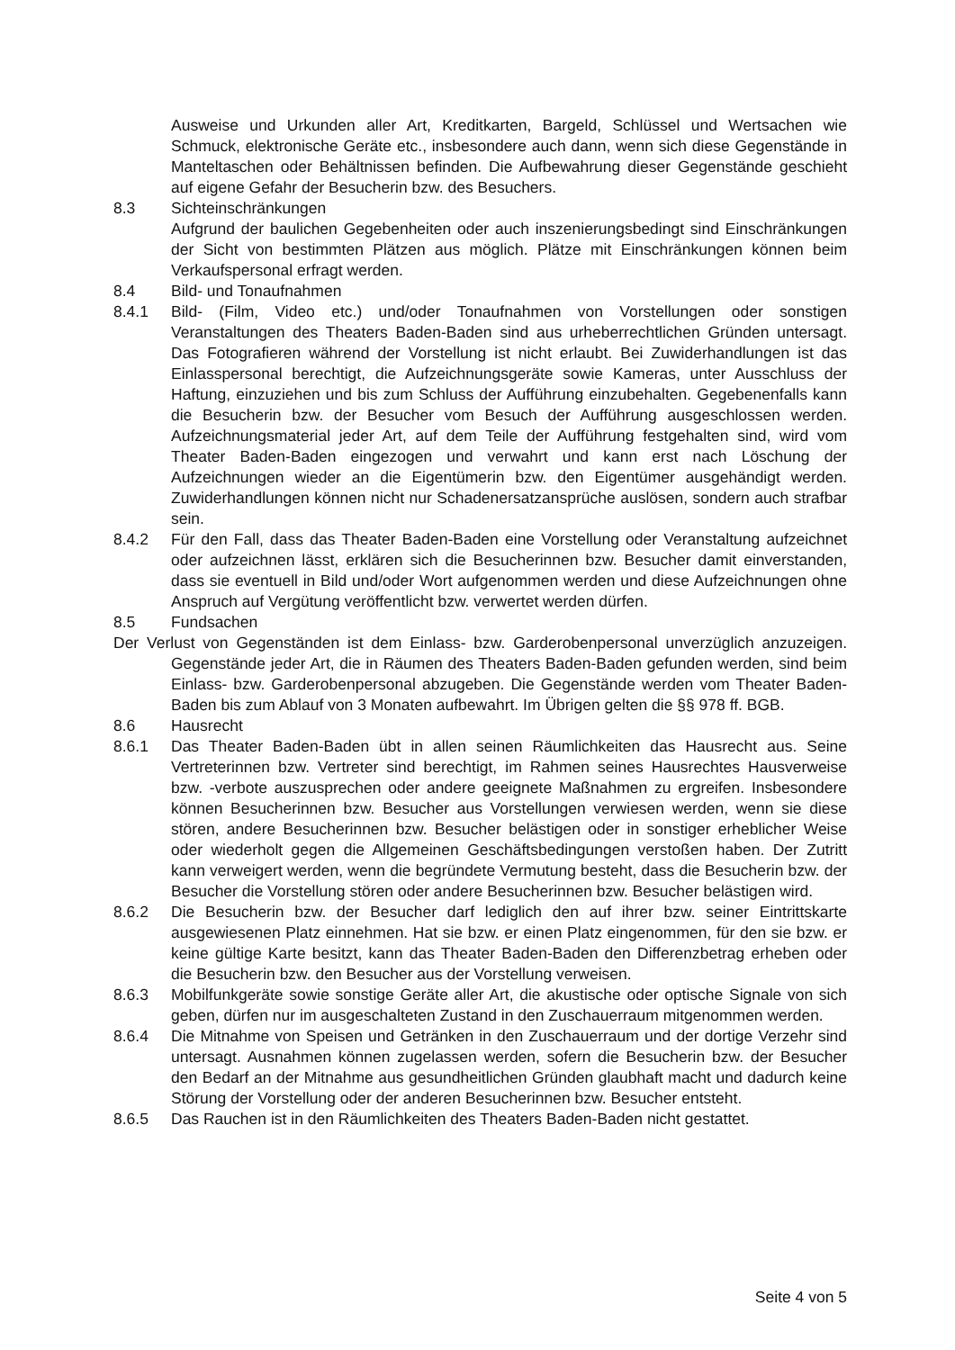Ausweise und Urkunden aller Art, Kreditkarten, Bargeld, Schlüssel und Wertsachen wie Schmuck, elektronische Geräte etc., insbesondere auch dann, wenn sich diese Gegenstände in Manteltaschen oder Behältnissen befinden. Die Aufbewahrung dieser Gegenstände geschieht auf eigene Gefahr der Besucherin bzw. des Besuchers.
8.3 Sichteinschränkungen
Aufgrund der baulichen Gegebenheiten oder auch inszenierungsbedingt sind Einschränkungen der Sicht von bestimmten Plätzen aus möglich. Plätze mit Einschränkungen können beim Verkaufspersonal erfragt werden.
8.4 Bild- und Tonaufnahmen
8.4.1 Bild- (Film, Video etc.) und/oder Tonaufnahmen von Vorstellungen oder sonstigen Veranstaltungen des Theaters Baden-Baden sind aus urheberrechtlichen Gründen untersagt. Das Fotografieren während der Vorstellung ist nicht erlaubt. Bei Zuwiderhandlungen ist das Einlasspersonal berechtigt, die Aufzeichnungsgeräte sowie Kameras, unter Ausschluss der Haftung, einzuziehen und bis zum Schluss der Aufführung einzubehalten. Gegebenenfalls kann die Besucherin bzw. der Besucher vom Besuch der Aufführung ausgeschlossen werden. Aufzeichnungsmaterial jeder Art, auf dem Teile der Aufführung festgehalten sind, wird vom Theater Baden-Baden eingezogen und verwahrt und kann erst nach Löschung der Aufzeichnungen wieder an die Eigentümerin bzw. den Eigentümer ausgehändigt werden. Zuwiderhandlungen können nicht nur Schadenersatzansprüche auslösen, sondern auch strafbar sein.
8.4.2 Für den Fall, dass das Theater Baden-Baden eine Vorstellung oder Veranstaltung aufzeichnet oder aufzeichnen lässt, erklären sich die Besucherinnen bzw. Besucher damit einverstanden, dass sie eventuell in Bild und/oder Wort aufgenommen werden und diese Aufzeichnungen ohne Anspruch auf Vergütung veröffentlicht bzw. verwertet werden dürfen.
8.5 Fundsachen
Der Verlust von Gegenständen ist dem Einlass- bzw. Garderobenpersonal unverzüglich anzuzeigen. Gegenstände jeder Art, die in Räumen des Theaters Baden-Baden gefunden werden, sind beim Einlass- bzw. Garderobenpersonal abzugeben. Die Gegenstände werden vom Theater Baden-Baden bis zum Ablauf von 3 Monaten aufbewahrt. Im Übrigen gelten die §§ 978 ff. BGB.
8.6 Hausrecht
8.6.1 Das Theater Baden-Baden übt in allen seinen Räumlichkeiten das Hausrecht aus. Seine Vertreterinnen bzw. Vertreter sind berechtigt, im Rahmen seines Hausrechtes Hausverweise bzw. -verbote auszusprechen oder andere geeignete Maßnahmen zu ergreifen. Insbesondere können Besucherinnen bzw. Besucher aus Vorstellungen verwiesen werden, wenn sie diese stören, andere Besucherinnen bzw. Besucher belästigen oder in sonstiger erheblicher Weise oder wiederholt gegen die Allgemeinen Geschäftsbedingungen verstoßen haben. Der Zutritt kann verweigert werden, wenn die begründete Vermutung besteht, dass die Besucherin bzw. der Besucher die Vorstellung stören oder andere Besucherinnen bzw. Besucher belästigen wird.
8.6.2 Die Besucherin bzw. der Besucher darf lediglich den auf ihrer bzw. seiner Eintrittskarte ausgewiesenen Platz einnehmen. Hat sie bzw. er einen Platz eingenommen, für den sie bzw. er keine gültige Karte besitzt, kann das Theater Baden-Baden den Differenzbetrag erheben oder die Besucherin bzw. den Besucher aus der Vorstellung verweisen.
8.6.3 Mobilfunkgeräte sowie sonstige Geräte aller Art, die akustische oder optische Signale von sich geben, dürfen nur im ausgeschalteten Zustand in den Zuschauerraum mitgenommen werden.
8.6.4 Die Mitnahme von Speisen und Getränken in den Zuschauerraum und der dortige Verzehr sind untersagt. Ausnahmen können zugelassen werden, sofern die Besucherin bzw. der Besucher den Bedarf an der Mitnahme aus gesundheitlichen Gründen glaubhaft macht und dadurch keine Störung der Vorstellung oder der anderen Besucherinnen bzw. Besucher entsteht.
8.6.5 Das Rauchen ist in den Räumlichkeiten des Theaters Baden-Baden nicht gestattet.
Seite 4 von 5